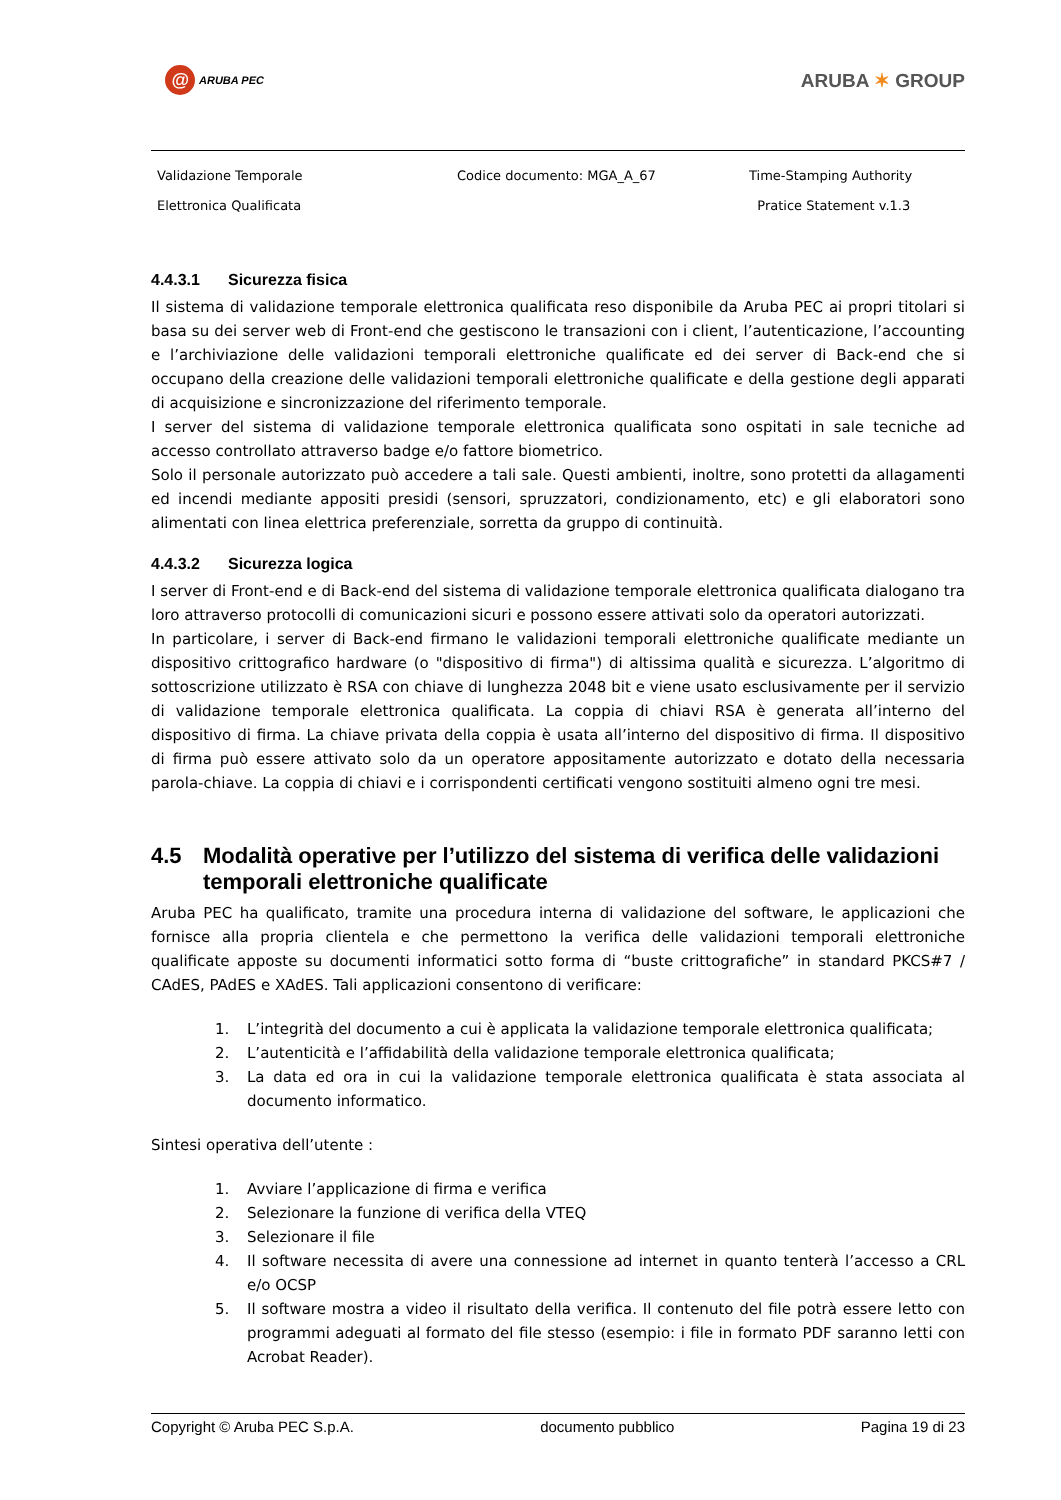@ ARUBA PEC
ARUBA ✶ GROUP
Validazione Temporale
Elettronica Qualificata
Codice documento: MGA_A_67
Time-Stamping Authority
Pratice Statement v.1.3
4.4.3.1 Sicurezza fisica
Il sistema di validazione temporale elettronica qualificata reso disponibile da Aruba PEC ai propri titolari si basa su dei server web di Front-end che gestiscono le transazioni con i client, l’autenticazione, l’accounting e l’archiviazione delle validazioni temporali elettroniche qualificate ed dei server di Back-end che si occupano della creazione delle validazioni temporali elettroniche qualificate e della gestione degli apparati di acquisizione e sincronizzazione del riferimento temporale.
I server del sistema di validazione temporale elettronica qualificata sono ospitati in sale tecniche ad accesso controllato attraverso badge e/o fattore biometrico.
Solo il personale autorizzato può accedere a tali sale. Questi ambienti, inoltre, sono protetti da allagamenti ed incendi mediante appositi presidi (sensori, spruzzatori, condizionamento, etc) e gli elaboratori sono alimentati con linea elettrica preferenziale, sorretta da gruppo di continuità.
4.4.3.2 Sicurezza logica
I server di Front-end e di Back-end del sistema di validazione temporale elettronica qualificata dialogano tra loro attraverso protocolli di comunicazioni sicuri e possono essere attivati solo da operatori autorizzati.
In particolare, i server di Back-end firmano le validazioni temporali elettroniche qualificate mediante un dispositivo crittografico hardware (o "dispositivo di firma") di altissima qualità e sicurezza. L’algoritmo di sottoscrizione utilizzato è RSA con chiave di lunghezza 2048 bit e viene usato esclusivamente per il servizio di validazione temporale elettronica qualificata. La coppia di chiavi RSA è generata all’interno del dispositivo di firma. La chiave privata della coppia è usata all’interno del dispositivo di firma. Il dispositivo di firma può essere attivato solo da un operatore appositamente autorizzato e dotato della necessaria parola-chiave. La coppia di chiavi e i corrispondenti certificati vengono sostituiti almeno ogni tre mesi.
4.5 Modalità operative per l’utilizzo del sistema di verifica delle validazioni temporali elettroniche qualificate
Aruba PEC ha qualificato, tramite una procedura interna di validazione del software, le applicazioni che fornisce alla propria clientela e che permettono la verifica delle validazioni temporali elettroniche qualificate apposte su documenti informatici sotto forma di “buste crittografiche” in standard PKCS#7 / CAdES, PAdES e XAdES. Tali applicazioni consentono di verificare:
1. L’integrità del documento a cui è applicata la validazione temporale elettronica qualificata;
2. L’autenticità e l’affidabilità della validazione temporale elettronica qualificata;
3. La data ed ora in cui la validazione temporale elettronica qualificata è stata associata al documento informatico.
Sintesi operativa dell’utente :
1. Avviare l’applicazione di firma e verifica
2. Selezionare la funzione di verifica della VTEQ
3. Selezionare il file
4. Il software necessita di avere una connessione ad internet in quanto tenterà l’accesso a CRL e/o OCSP
5. Il software mostra a video il risultato della verifica. Il contenuto del file potrà essere letto con programmi adeguati al formato del file stesso (esempio: i file in formato PDF saranno letti con Acrobat Reader).
Copyright © Aruba PEC S.p.A. documento pubblico Pagina 19 di 23